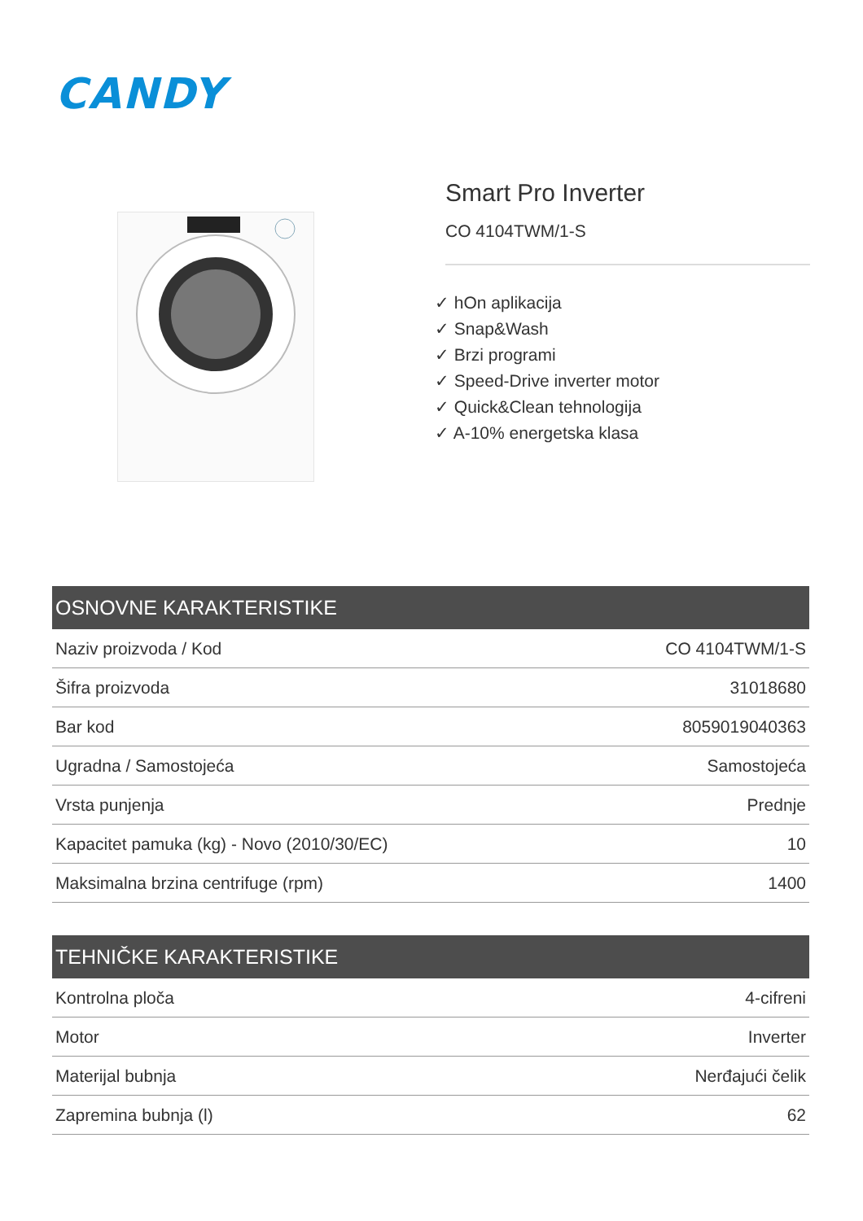CANDY
Smart Pro Inverter
CO 4104TWM/1-S
✓ hOn aplikacija
✓ Snap&Wash
✓ Brzi programi
✓ Speed-Drive inverter motor
✓ Quick&Clean tehnologija
✓ A-10% energetska klasa
| OSNOVNE KARAKTERISTIKE | |
| --- | --- |
| Naziv proizvoda / Kod | CO 4104TWM/1-S |
| Šifra proizvoda | 31018680 |
| Bar kod | 8059019040363 |
| Ugradna / Samostojeća | Samostojeća |
| Vrsta punjenja | Prednje |
| Kapacitet pamuka (kg) - Novo (2010/30/EC) | 10 |
| Maksimalna brzina centrifuge (rpm) | 1400 |
| TEHNIČKE KARAKTERISTIKE | |
| --- | --- |
| Kontrolna ploča | 4-cifreni |
| Motor | Inverter |
| Materijal bubnja | Nerđajući čelik |
| Zapremina bubnja (l) | 62 |